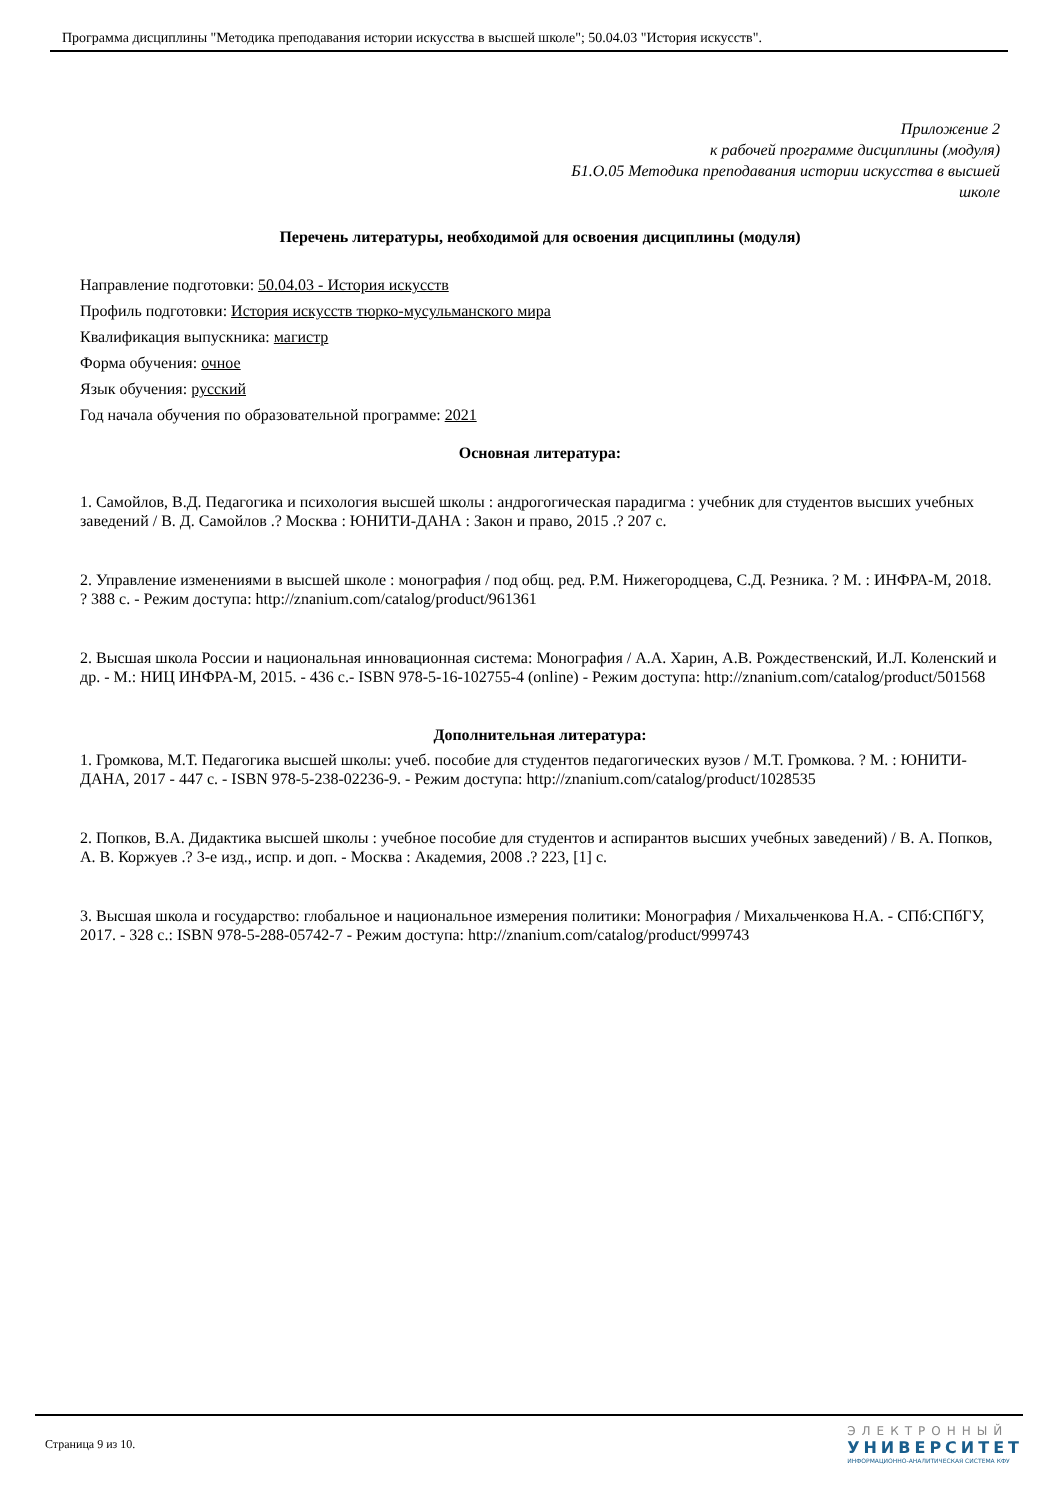Программа дисциплины "Методика преподавания истории искусства в высшей школе"; 50.04.03 "История искусств".
Приложение 2
к рабочей программе дисциплины (модуля)
Б1.О.05 Методика преподавания истории искусства в высшей
школе
Перечень литературы, необходимой для освоения дисциплины (модуля)
Направление подготовки: 50.04.03 - История искусств
Профиль подготовки: История искусств тюрко-мусульманского мира
Квалификация выпускника: магистр
Форма обучения: очное
Язык обучения: русский
Год начала обучения по образовательной программе: 2021
Основная литература:
1. Самойлов, В.Д. Педагогика и психология высшей школы : андрогогическая парадигма : учебник для студентов высших учебных заведений / В. Д. Самойлов .? Москва : ЮНИТИ-ДАНА : Закон и право, 2015 .? 207 с.
2. Управление изменениями в высшей школе : монография / под общ. ред. Р.М. Нижегородцева, С.Д. Резника. ? М. : ИНФРА-М, 2018. ? 388 с. - Режим доступа: http://znanium.com/catalog/product/961361
2. Высшая школа России и национальная инновационная система: Монография / А.А. Харин, А.В. Рождественский, И.Л. Коленский и др. - М.: НИЦ ИНФРА-М, 2015. - 436 с.- ISBN 978-5-16-102755-4 (online) - Режим доступа: http://znanium.com/catalog/product/501568
Дополнительная литература:
1. Громкова, М.Т. Педагогика высшей школы: учеб. пособие для студентов педагогических вузов / М.Т. Громкова. ? М. : ЮНИТИ-ДАНА, 2017 - 447 с. - ISBN 978-5-238-02236-9. - Режим доступа: http://znanium.com/catalog/product/1028535
2. Попков, В.А. Дидактика высшей школы : учебное пособие для студентов и аспирантов высших учебных заведений) / В. А. Попков, А. В. Коржуев .? 3-е изд., испр. и доп. - Москва : Академия, 2008 .? 223, [1] с.
3. Высшая школа и государство: глобальное и национальное измерения политики: Монография / Михальченкова Н.А. - СПб:СПбГУ, 2017. - 328 с.: ISBN 978-5-288-05742-7 - Режим доступа: http://znanium.com/catalog/product/999743
Страница 9 из 10.
ЭЛЕКТРОННЫЙ
УНИВЕРСИТЕТ
ИНФОРМАЦИОННО-АНАЛИТИЧЕСКАЯ СИСТЕМА КФУ